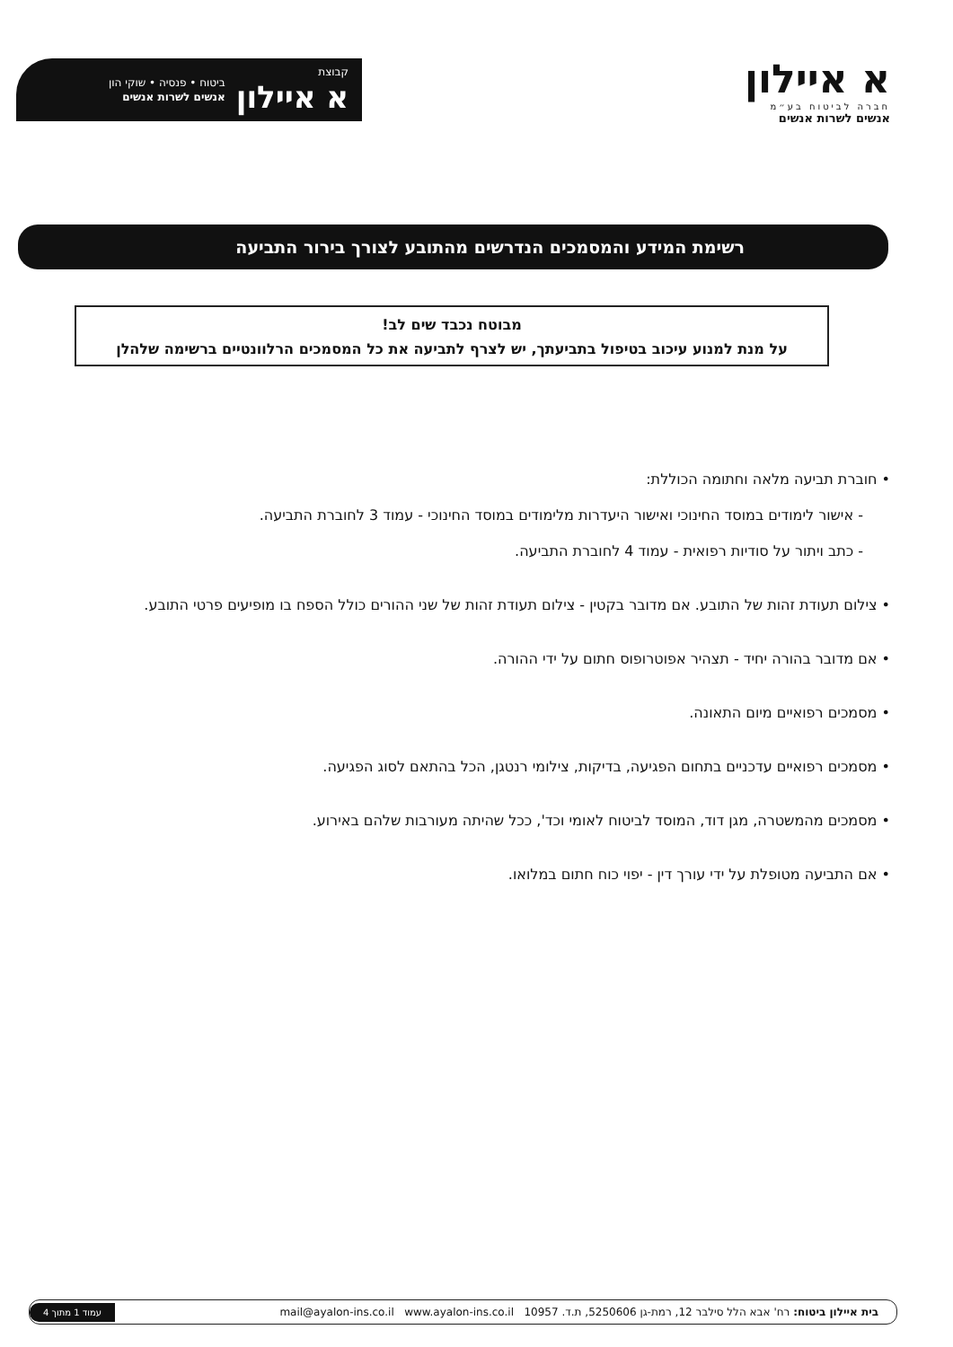א איילון
חברה לביטוח בע״מ
אנשים לשרות אנשים
קבוצת
א איילון
ביטוח • פנסיה • שוקי הון
אנשים לשרות אנשים
רשימת המידע והמסמכים הנדרשים מהתובע לצורך בירור התביעה
מבוטח נכבד שים לב!
על מנת למנוע עיכוב בטיפול בתביעתך, יש לצרף לתביעה את כל המסמכים הרלוונטיים ברשימה שלהלן
• חוברת תביעה מלאה וחתומה הכוללת:
- אישור לימודים במוסד החינוכי ואישור היעדרות מלימודים במוסד החינוכי - עמוד 3 לחוברת התביעה.
- כתב ויתור על סודיות רפואית - עמוד 4 לחוברת התביעה.
• צילום תעודת זהות של התובע. אם מדובר בקטין - צילום תעודת זהות של שני ההורים כולל הספח בו מופיעים פרטי התובע.
• אם מדובר בהורה יחיד - תצהיר אפוטרופוס חתום על ידי ההורה.
• מסמכים רפואיים מיום התאונה.
• מסמכים רפואיים עדכניים בתחום הפגיעה, בדיקות, צילומי רנטגן, הכל בהתאם לסוג הפגיעה.
• מסמכים מהמשטרה, מגן דוד, המוסד לביטוח לאומי וכד', ככל שהיתה מעורבות שלהם באירוע.
• אם התביעה מטופלת על ידי עורך דין - יפוי כוח חתום במלואו.
בית איילון ביטוח: רח' אבא הלל סילבר 12, רמת-גן 5250606, ת.ד. 10957 mail@ayalon-ins.co.il www.ayalon-ins.co.il
עמוד 1 מתוך 4